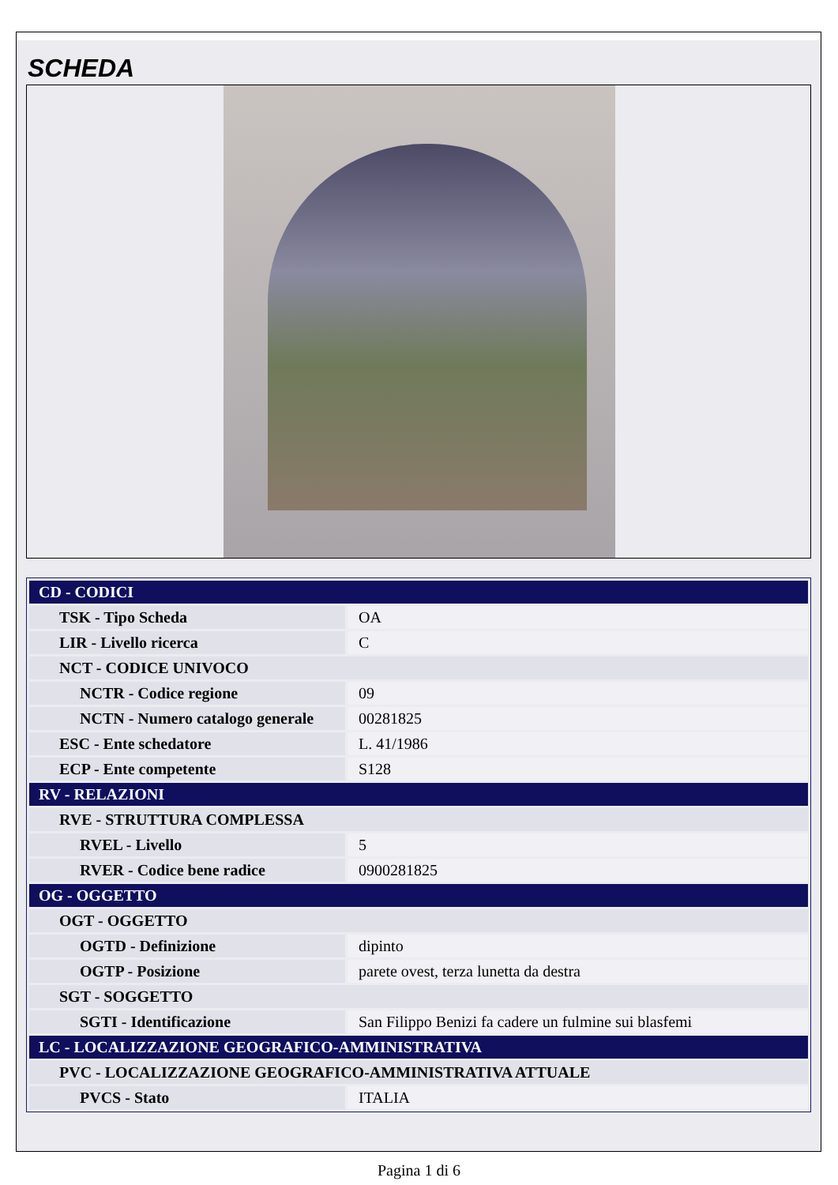SCHEDA
| CD - CODICI | |
| TSK - Tipo Scheda | OA |
| LIR - Livello ricerca | C |
| NCT - CODICE UNIVOCO | |
| NCTR - Codice regione | 09 |
| NCTN - Numero catalogo generale | 00281825 |
| ESC - Ente schedatore | L. 41/1986 |
| ECP - Ente competente | S128 |
| RV - RELAZIONI | |
| RVE - STRUTTURA COMPLESSA | |
| RVEL - Livello | 5 |
| RVER - Codice bene radice | 0900281825 |
| OG - OGGETTO | |
| OGT - OGGETTO | |
| OGTD - Definizione | dipinto |
| OGTP - Posizione | parete ovest, terza lunetta da destra |
| SGT - SOGGETTO | |
| SGTI - Identificazione | San Filippo Benizi fa cadere un fulmine sui blasfemi |
| LC - LOCALIZZAZIONE GEOGRAFICO-AMMINISTRATIVA | |
| PVC - LOCALIZZAZIONE GEOGRAFICO-AMMINISTRATIVA ATTUALE | |
| PVCS - Stato | ITALIA |
Pagina 1 di 6